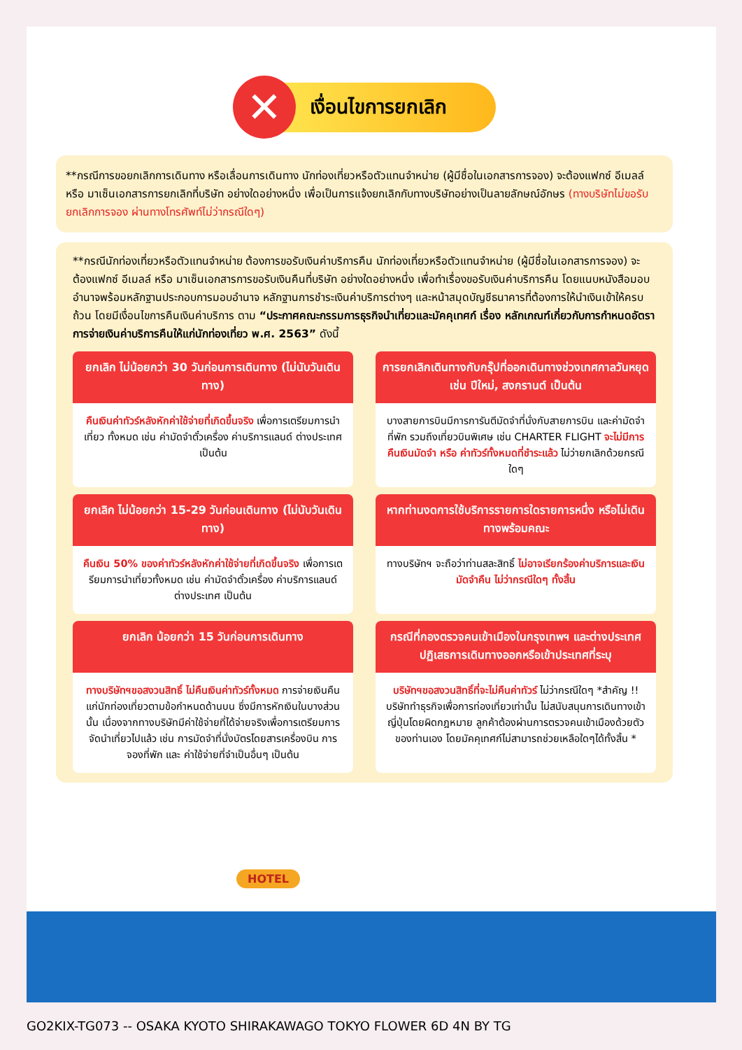✕
เงื่อนไขการยกเลิก
**กรณีการขอยกเลิกการเดินทาง หรือเลื่อนการเดินทาง นักท่องเที่ยวหรือตัวแทนจำหน่าย (ผู้มีชื่อในเอกสารการจอง) จะต้องแฟกซ์ อีเมลล์ หรือ มาเซ็นเอกสารการยกเลิกที่บริษัท อย่างใดอย่างหนึ่ง เพื่อเป็นการแจ้งยกเลิกกับทางบริษัทอย่างเป็นลายลักษณ์อักษร (ทางบริษัทไม่ขอรับยกเลิกการจอง ผ่านทางโทรศัพท์ไม่ว่ากรณีใดๆ)
**กรณีนักท่องเที่ยวหรือตัวแทนจำหน่าย ต้องการขอรับเงินค่าบริการคืน นักท่องเที่ยวหรือตัวแทนจำหน่าย (ผู้มีชื่อในเอกสารการจอง) จะต้องแฟกซ์ อีเมลล์ หรือ มาเซ็นเอกสารการขอรับเงินคืนที่บริษัท อย่างใดอย่างหนึ่ง เพื่อทำเรื่องขอรับเงินค่าบริการคืน โดยแนบหนังสือมอบอำนาจพร้อมหลักฐานประกอบการมอบอำนาจ หลักฐานการชำระเงินค่าบริการต่างๆ และหน้าสมุดบัญชีธนาคารที่ต้องการให้นำเงินเข้าให้ครบถ้วน โดยมีเงื่อนไขการคืนเงินค่าบริการ ตาม “ประกาศคณะกรรมการธุรกิจนำเที่ยวและมัคคุเทศก์ เรื่อง หลักเกณฑ์เกี่ยวกับการกำหนดอัตราการจ่ายเงินค่าบริการคืนให้แก่นักท่องเที่ยว พ.ศ. 2563” ดังนี้
ยกเลิก ไม่น้อยกว่า 30 วันก่อนการเดินทาง (ไม่นับวันเดินทาง)
คืนเงินค่าทัวร์หลังหักค่าใช้จ่ายที่เกิดขึ้นจริง เพื่อการเตรียมการนำเที่ยว ทั้งหมด เช่น ค่ามัดจำตั๋วเครื่อง ค่าบริการแลนด์ ต่างประเทศ เป็นต้น
การยกเลิกเดินทางกับกรุ๊ปที่ออกเดินทางช่วงเทศกาลวันหยุด เช่น ปีใหม่, สงกรานต์ เป็นต้น
บางสายการบินมีการการันตีมัดจำที่นั่งกับสายการบิน และค่ามัดจำที่พัก รวมถึงเที่ยวบินพิเศษ เช่น CHARTER FLIGHT จะไม่มีการคืนเงินมัดจำ หรือ ค่าทัวร์ทั้งหมดที่ชำระแล้ว ไม่ว่ายกเลิกด้วยกรณีใดๆ
ยกเลิก ไม่น้อยกว่า 15-29 วันก่อนเดินทาง (ไม่นับวันเดินทาง)
คืนเงิน 50% ของค่าทัวร์หลังหักค่าใช้จ่ายที่เกิดขึ้นจริง เพื่อการเตรียมการนำเที่ยวทั้งหมด เช่น ค่ามัดจำตั๋วเครื่อง ค่าบริการแลนด์ ต่างประเทศ เป็นต้น
หากท่านงดการใช้บริการรายการใดรายการหนึ่ง หรือไม่เดินทางพร้อมคณะ
ทางบริษัทฯ จะถือว่าท่านสละสิทธิ์ ไม่อาจเรียกร้องค่าบริการและเงินมัดจำคืน ไม่ว่ากรณีใดๆ ทั้งสิ้น
ยกเลิก น้อยกว่า 15 วันก่อนการเดินทาง
ทางบริษัทฯขอสงวนสิทธิ์ ไม่คืนเงินค่าทัวร์ทั้งหมด การจ่ายเงินคืนแก่นักท่องเที่ยวตามข้อกำหนดด้านบน ซึ่งมีการหักเงินในบางส่วนนั้น เนื่องจากทางบริษัทมีค่าใช้จ่ายที่ได้จ่ายจริงเพื่อการเตรียมการจัดนำเที่ยวไปแล้ว เช่น การมัดจำที่นั่งบัตรโดยสารเครื่องบิน การจองที่พัก และ ค่าใช้จ่ายที่จำเป็นอื่นๆ เป็นต้น
กรณีที่กองตรวจคนเข้าเมืองในกรุงเทพฯ และต่างประเทศปฏิเสธการเดินทางออกหรือเข้าประเทศที่ระบุ
บริษัทฯขอสงวนสิทธิ์ที่จะไม่คืนค่าทัวร์ ไม่ว่ากรณีใดๆ *สำคัญ !! บริษัททำธุรกิจเพื่อการท่องเที่ยวเท่านั้น ไม่สนับสนุนการเดินทางเข้าญี่ปุ่นโดยผิดกฎหมาย ลูกค้าต้องผ่านการตรวจคนเข้าเมืองด้วยตัวของท่านเอง โดยมัคคุเทศก์ไม่สามารถช่วยเหลือใดๆได้ทั้งสิ้น *
HOTEL
GO2KIX-TG073 -- OSAKA KYOTO SHIRAKAWAGO TOKYO FLOWER 6D 4N BY TG